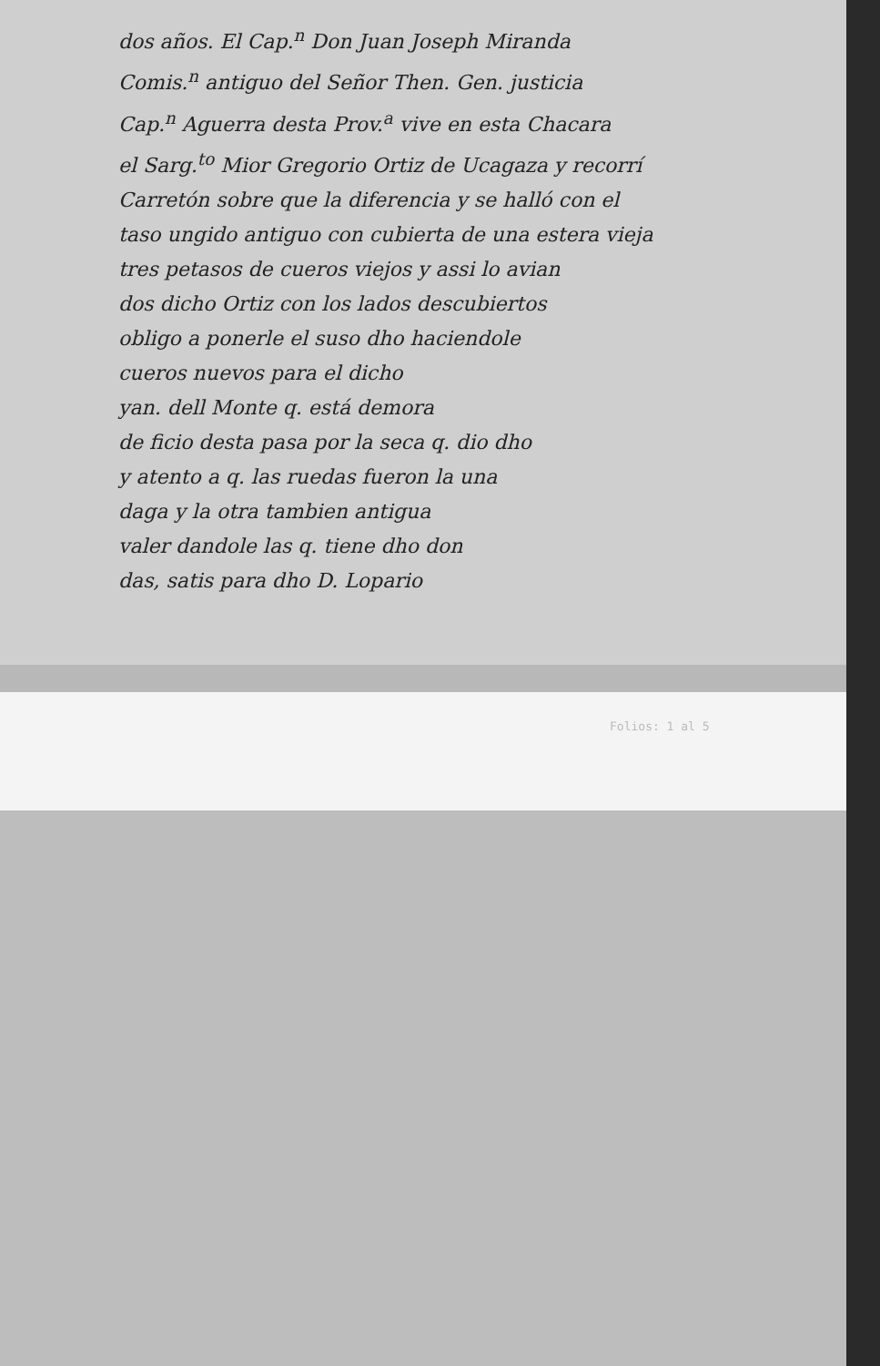dos años. El Cap.<sup>n</sup> Don Juan Joseph Miranda
Comis.<sup>n</sup> antiguo del Señor Then. Gen. justicia
Cap.<sup>n</sup> Aguerra desta Prov.<sup>a</sup> vive en esta Chacara
el Sarg.<sup>to</sup> Mior Gregorio Ortiz de Ucagaza y recorrí
Carretón sobre que la diferencia y se halló con el
taso ungido antiguo con cubierta de una estera vieja
tres petasos de cueros viejos y assi lo avian
dos dicho Ortiz con los lados descubiertos
obligo a ponerle el suso dho haciendole
cueros nuevos para el dicho
yan. dell Monte q. está demora
de ficio desta pasa por la seca q. dio dho
y atento a q. las ruedas fueron la una
daga y la otra tambien antigua
valer dandole las q. tiene dho don
das, satis para dho D. Lopario
Folios: 1 al 5